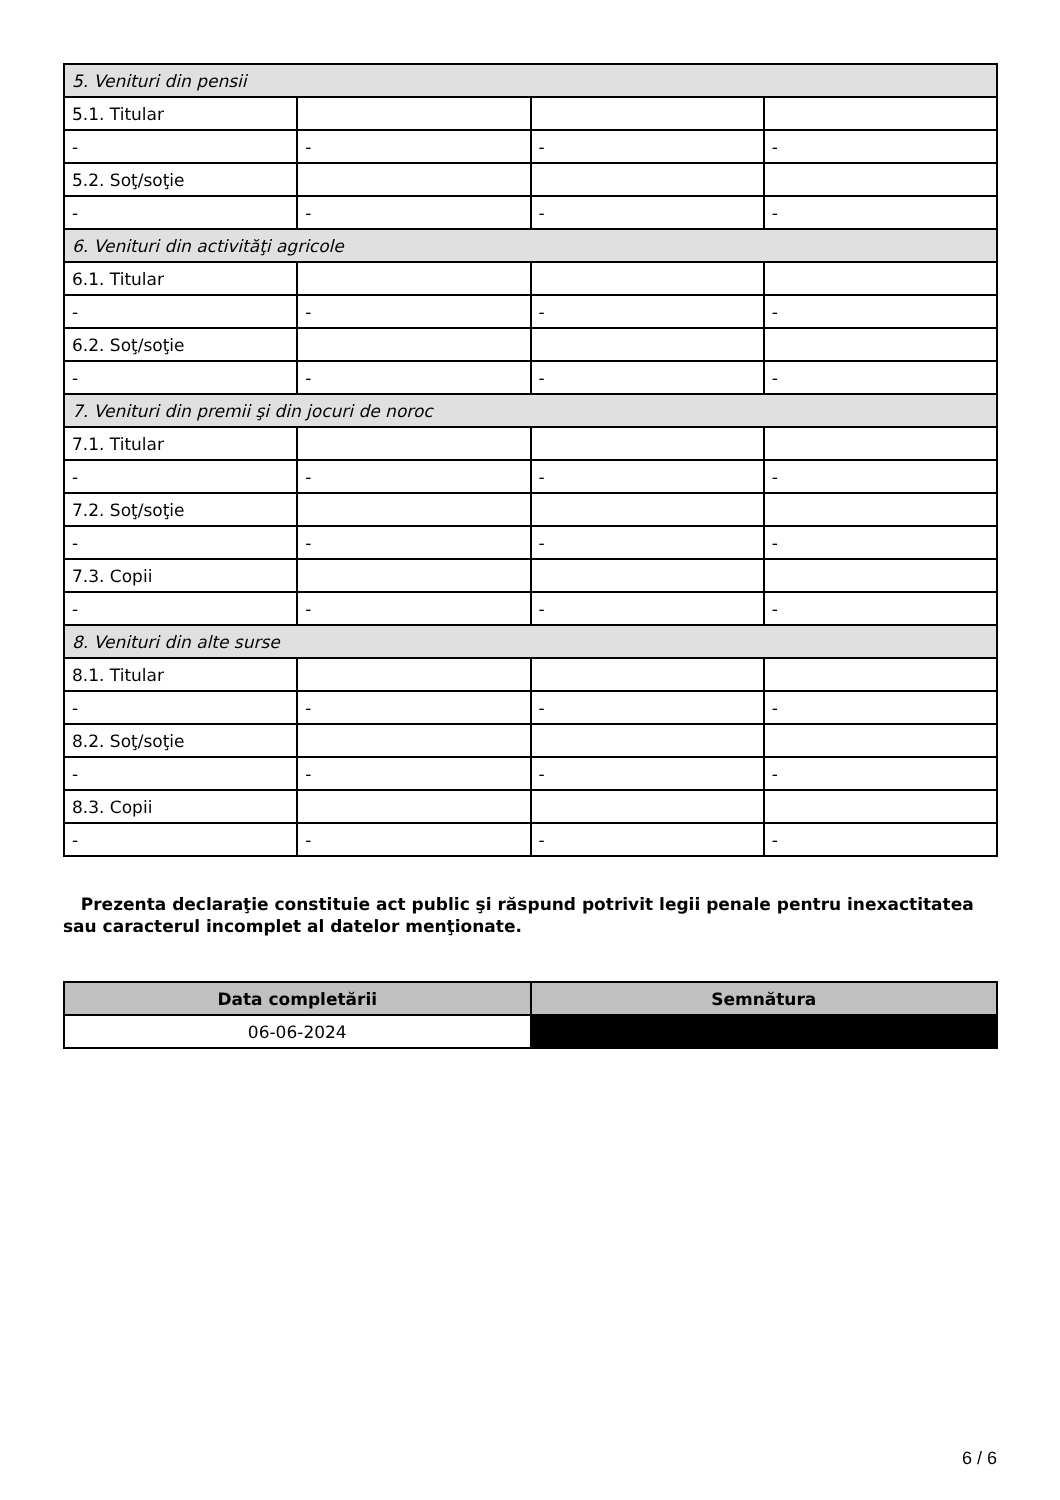| 5. Venituri din pensii | | | |
| 5.1. Titular | | | |
| - | - | - | - |
| 5.2. Soţ/soţie | | | |
| - | - | - | - |
| 6. Venituri din activităţi agricole | | | |
| 6.1. Titular | | | |
| - | - | - | - |
| 6.2. Soţ/soţie | | | |
| - | - | - | - |
| 7. Venituri din premii şi din jocuri de noroc | | | |
| 7.1. Titular | | | |
| - | - | - | - |
| 7.2. Soţ/soţie | | | |
| - | - | - | - |
| 7.3. Copii | | | |
| - | - | - | - |
| 8. Venituri din alte surse | | | |
| 8.1. Titular | | | |
| - | - | - | - |
| 8.2. Soţ/soţie | | | |
| - | - | - | - |
| 8.3. Copii | | | |
| - | - | - | - |
Prezenta declaraţie constituie act public şi răspund potrivit legii penale pentru inexactitatea sau caracterul incomplet al datelor menţionate.
| Data completării | Semnătura |
| --- | --- |
| 06-06-2024 | |
6 / 6